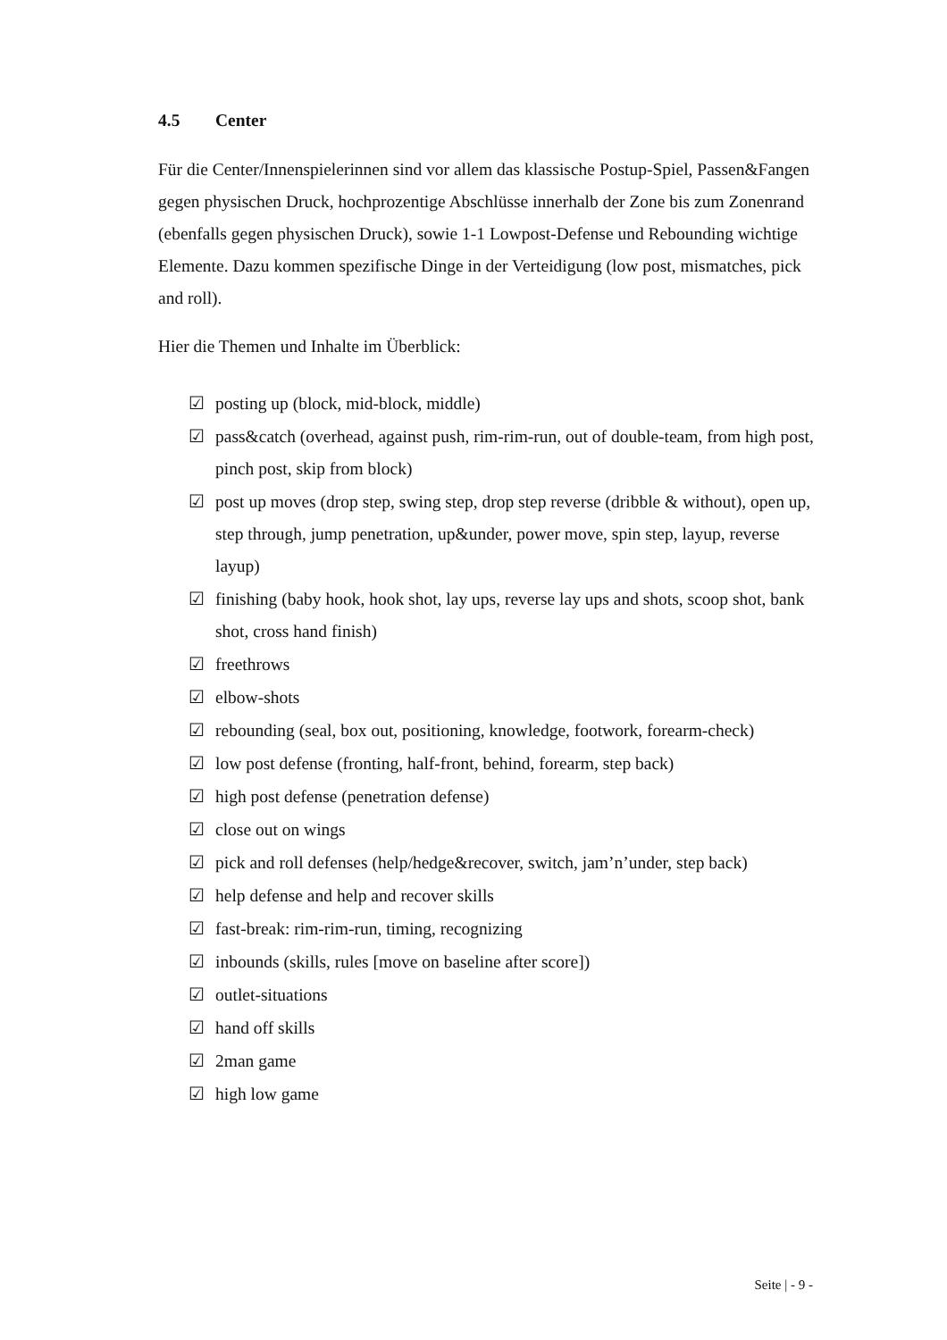4.5 Center
Für die Center/Innenspielerinnen sind vor allem das klassische Postup-Spiel, Passen&Fangen gegen physischen Druck, hochprozentige Abschlüsse innerhalb der Zone bis zum Zonenrand (ebenfalls gegen physischen Druck), sowie 1-1 Lowpost-Defense und Rebounding wichtige Elemente. Dazu kommen spezifische Dinge in der Verteidigung (low post, mismatches, pick and roll).
Hier die Themen und Inhalte im Überblick:
☑ posting up (block, mid-block, middle)
☑ pass&catch (overhead, against push, rim-rim-run, out of double-team, from high post, pinch post, skip from block)
☑ post up moves (drop step, swing step, drop step reverse (dribble & without), open up, step through, jump penetration, up&under, power move, spin step, layup, reverse layup)
☑ finishing (baby hook, hook shot, lay ups, reverse lay ups and shots, scoop shot, bank shot, cross hand finish)
☑ freethrows
☑ elbow-shots
☑ rebounding (seal, box out, positioning, knowledge, footwork, forearm-check)
☑ low post defense (fronting, half-front, behind, forearm, step back)
☑ high post defense (penetration defense)
☑ close out on wings
☑ pick and roll defenses (help/hedge&recover, switch, jam’n’under, step back)
☑ help defense and help and recover skills
☑ fast-break: rim-rim-run, timing, recognizing
☑ inbounds (skills, rules [move on baseline after score])
☑ outlet-situations
☑ hand off skills
☑ 2man game
☑ high low game
Seite | - 9 -